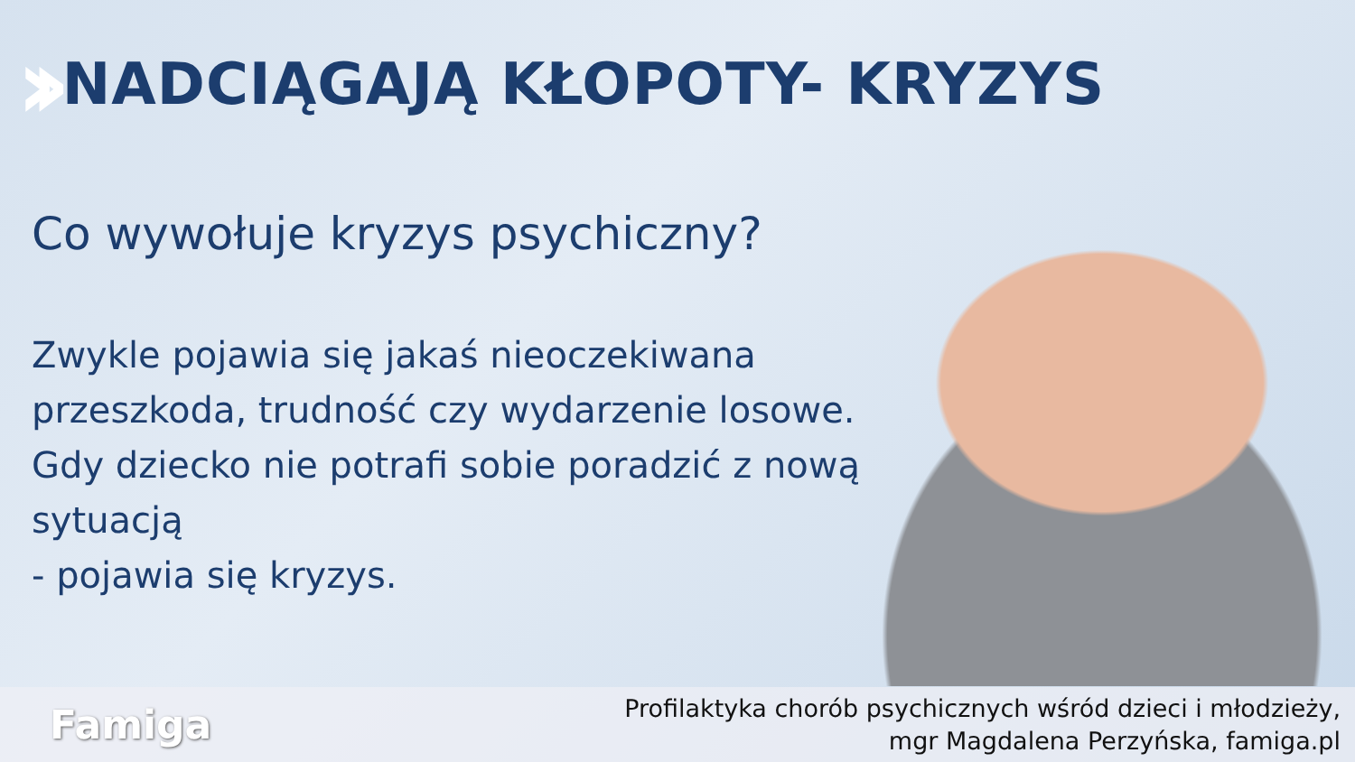››
NADCIĄGAJĄ KŁOPOTY- KRYZYS
Co wywołuje kryzys psychiczny?
Zwykle pojawia się jakaś nieoczekiwana przeszkoda, trudność czy wydarzenie losowe. Gdy dziecko nie potrafi sobie poradzić z nową sytuacją
- pojawia się kryzys.
Famiga
Profilaktyka chorób psychicznych wśród dzieci i młodzieży,
mgr Magdalena Perzyńska, famiga.pl